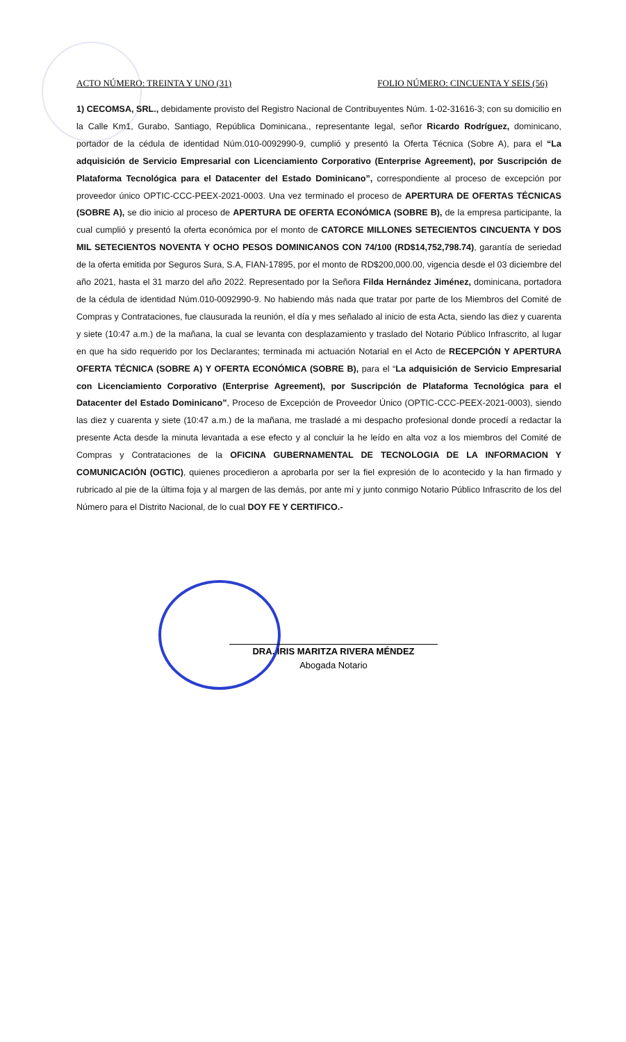ACTO NÚMERO: TREINTA Y UNO (31) FOLIO NÚMERO: CINCUENTA Y SEIS (56)
1) CECOMSA, SRL., debidamente provisto del Registro Nacional de Contribuyentes Núm. 1-02-31616-3; con su domicilio en la Calle Km1, Gurabo, Santiago, República Dominicana., representante legal, señor Ricardo Rodríguez, dominicano, portador de la cédula de identidad Núm.010-0092990-9, cumplió y presentó la Oferta Técnica (Sobre A), para el “La adquisición de Servicio Empresarial con Licenciamiento Corporativo (Enterprise Agreement), por Suscripción de Plataforma Tecnológica para el Datacenter del Estado Dominicano”, correspondiente al proceso de excepción por proveedor único OPTIC-CCC-PEEX-2021-0003. Una vez terminado el proceso de APERTURA DE OFERTAS TÉCNICAS (SOBRE A), se dio inicio al proceso de APERTURA DE OFERTA ECONÓMICA (SOBRE B), de la empresa participante, la cual cumplió y presentó la oferta económica por el monto de CATORCE MILLONES SETECIENTOS CINCUENTA Y DOS MIL SETECIENTOS NOVENTA Y OCHO PESOS DOMINICANOS CON 74/100 (RD$14,752,798.74), garantía de seriedad de la oferta emitida por Seguros Sura, S.A, FIAN-17895, por el monto de RD$200,000.00, vigencia desde el 03 diciembre del año 2021, hasta el 31 marzo del año 2022. Representado por la Señora Filda Hernández Jiménez, dominicana, portadora de la cédula de identidad Núm.010-0092990-9. No habiendo más nada que tratar por parte de los Miembros del Comité de Compras y Contrataciones, fue clausurada la reunión, el día y mes señalado al inicio de esta Acta, siendo las diez y cuarenta y siete (10:47 a.m.) de la mañana, la cual se levanta con desplazamiento y traslado del Notario Público Infrascrito, al lugar en que ha sido requerido por los Declarantes; terminada mi actuación Notarial en el Acto de RECEPCIÓN Y APERTURA OFERTA TÉCNICA (SOBRE A) Y OFERTA ECONÓMICA (SOBRE B), para el “La adquisición de Servicio Empresarial con Licenciamiento Corporativo (Enterprise Agreement), por Suscripción de Plataforma Tecnológica para el Datacenter del Estado Dominicano”, Proceso de Excepción de Proveedor Único (OPTIC-CCC-PEEX-2021-0003), siendo las diez y cuarenta y siete (10:47 a.m.) de la mañana, me trasladé a mi despacho profesional donde procedí a redactar la presente Acta desde la minuta levantada a ese efecto y al concluir la he leído en alta voz a los miembros del Comité de Compras y Contrataciones de la OFICINA GUBERNAMENTAL DE TECNOLOGIA DE LA INFORMACION Y COMUNICACIÓN (OGTIC), quienes procedieron a aprobarla por ser la fiel expresión de lo acontecido y la han firmado y rubricado al pie de la última foja y al margen de las demás, por ante mí y junto conmigo Notario Público Infrascrito de los del Número para el Distrito Nacional, de lo cual DOY FE Y CERTIFICO.-
DRA. IRIS MARITZA RIVERA MÉNDEZ
Abogada Notario